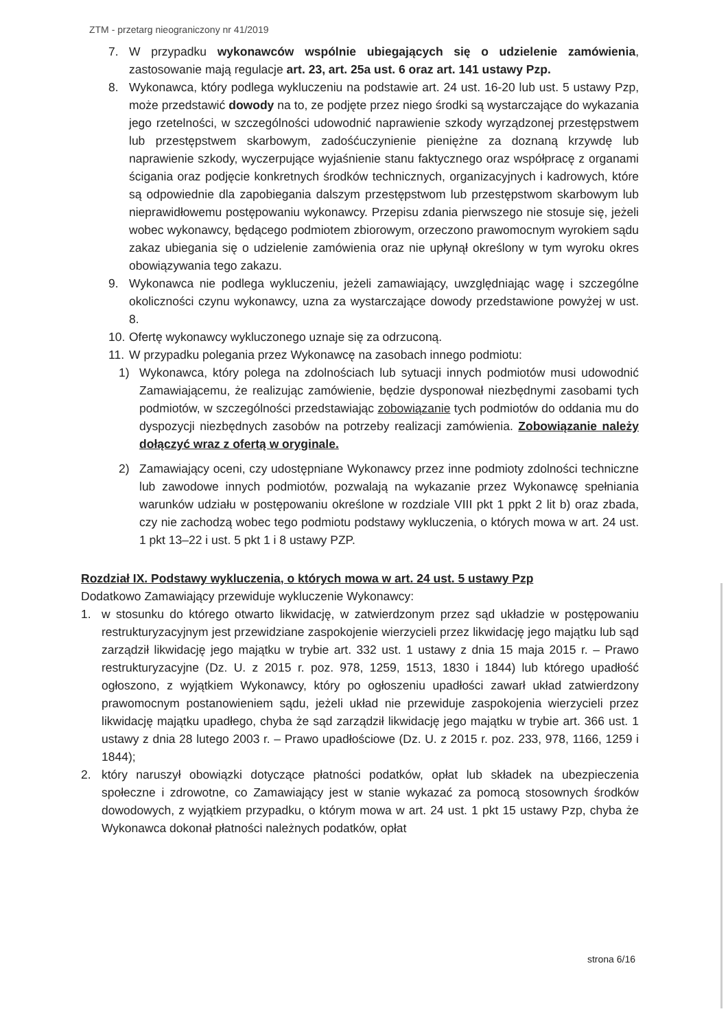ZTM - przetarg nieograniczony nr 41/2019
7. W przypadku wykonawców wspólnie ubiegających się o udzielenie zamówienia, zastosowanie mają regulacje art. 23, art. 25a ust. 6 oraz art. 141 ustawy Pzp.
8. Wykonawca, który podlega wykluczeniu na podstawie art. 24 ust. 16-20 lub ust. 5 ustawy Pzp, może przedstawić dowody na to, ze podjęte przez niego środki są wystarczające do wykazania jego rzetelności, w szczególności udowodnić naprawienie szkody wyrządzonej przestępstwem lub przestępstwem skarbowym, zadośćuczynienie pieniężne za doznaną krzywdę lub naprawienie szkody, wyczerpujące wyjaśnienie stanu faktycznego oraz współpracę z organami ścigania oraz podjęcie konkretnych środków technicznych, organizacyjnych i kadrowych, które są odpowiednie dla zapobiegania dalszym przestępstwom lub przestępstwom skarbowym lub nieprawidłowemu postępowaniu wykonawcy. Przepisu zdania pierwszego nie stosuje się, jeżeli wobec wykonawcy, będącego podmiotem zbiorowym, orzeczono prawomocnym wyrokiem sądu zakaz ubiegania się o udzielenie zamówienia oraz nie upłynął określony w tym wyroku okres obowiązywania tego zakazu.
9. Wykonawca nie podlega wykluczeniu, jeżeli zamawiający, uwzględniając wagę i szczególne okoliczności czynu wykonawcy, uzna za wystarczające dowody przedstawione powyżej w ust. 8.
10. Ofertę wykonawcy wykluczonego uznaje się za odrzuconą.
11. W przypadku polegania przez Wykonawcę na zasobach innego podmiotu:
1) Wykonawca, który polega na zdolnościach lub sytuacji innych podmiotów musi udowodnić Zamawiającemu, że realizując zamówienie, będzie dysponował niezbędnymi zasobami tych podmiotów, w szczególności przedstawiając zobowiązanie tych podmiotów do oddania mu do dyspozycji niezbędnych zasobów na potrzeby realizacji zamówienia. Zobowiązanie należy dołączyć wraz z ofertą w oryginale.
2) Zamawiający oceni, czy udostępniane Wykonawcy przez inne podmioty zdolności techniczne lub zawodowe innych podmiotów, pozwalają na wykazanie przez Wykonawcę spełniania warunków udziału w postępowaniu określone w rozdziale VIII pkt 1 ppkt 2 lit b) oraz zbada, czy nie zachodzą wobec tego podmiotu podstawy wykluczenia, o których mowa w art. 24 ust. 1 pkt 13–22 i ust. 5 pkt 1 i 8 ustawy PZP.
Rozdział IX. Podstawy wykluczenia, o których mowa w art. 24 ust. 5 ustawy Pzp
Dodatkowo Zamawiający przewiduje wykluczenie Wykonawcy:
1. w stosunku do którego otwarto likwidację, w zatwierdzonym przez sąd układzie w postępowaniu restrukturyzacyjnym jest przewidziane zaspokojenie wierzycieli przez likwidację jego majątku lub sąd zarządził likwidację jego majątku w trybie art. 332 ust. 1 ustawy z dnia 15 maja 2015 r. – Prawo restrukturyzacyjne (Dz. U. z 2015 r. poz. 978, 1259, 1513, 1830 i 1844) lub którego upadłość ogłoszono, z wyjątkiem Wykonawcy, który po ogłoszeniu upadłości zawarł układ zatwierdzony prawomocnym postanowieniem sądu, jeżeli układ nie przewiduje zaspokojenia wierzycieli przez likwidację majątku upadłego, chyba że sąd zarządził likwidację jego majątku w trybie art. 366 ust. 1 ustawy z dnia 28 lutego 2003 r. – Prawo upadłościowe (Dz. U. z 2015 r. poz. 233, 978, 1166, 1259 i 1844);
2. który naruszył obowiązki dotyczące płatności podatków, opłat lub składek na ubezpieczenia społeczne i zdrowotne, co Zamawiający jest w stanie wykazać za pomocą stosownych środków dowodowych, z wyjątkiem przypadku, o którym mowa w art. 24 ust. 1 pkt 15 ustawy Pzp, chyba że Wykonawca dokonał płatności należnych podatków, opłat
strona 6/16